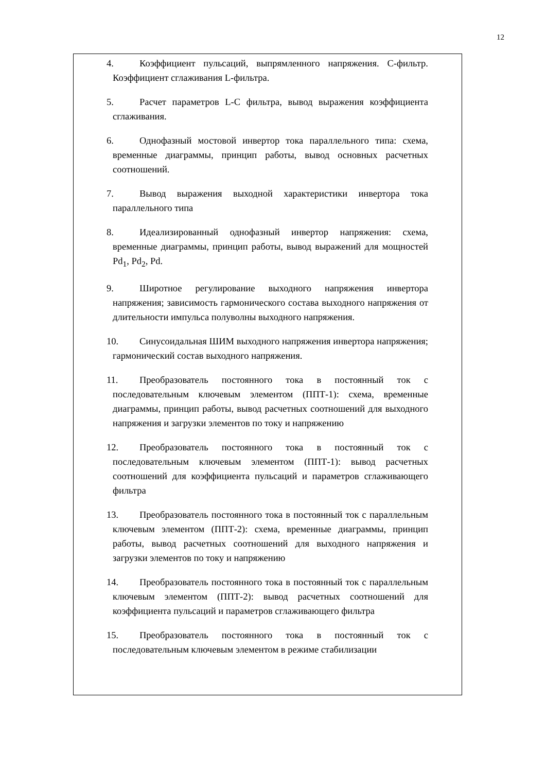12
4. Коэффициент пульсаций, выпрямленного напряжения. С-фильтр. Коэффициент сглаживания L-фильтра.
5. Расчет параметров L-С фильтра, вывод выражения коэффициента сглаживания.
6. Однофазный мостовой инвертор тока параллельного типа: схема, временные диаграммы, принцип работы, вывод основных расчетных соотношений.
7. Вывод выражения выходной характеристики инвертора тока параллельного типа
8. Идеализированный однофазный инвертор напряжения: схема, временные диаграммы, принцип работы, вывод выражений для мощностей Pd<sub>1</sub>, Pd<sub>2</sub>, Pd.
9. Широтное регулирование выходного напряжения инвертора напряжения; зависимость гармонического состава выходного напряжения от длительности импульса полуволны выходного напряжения.
10. Синусоидальная ШИМ выходного напряжения инвертора напряжения; гармонический состав выходного напряжения.
11. Преобразователь постоянного тока в постоянный ток с последовательным ключевым элементом (ППТ-1): схема, временные диаграммы, принцип работы, вывод расчетных соотношений для выходного напряжения и загрузки элементов по току и напряжению
12. Преобразователь постоянного тока в постоянный ток с последовательным ключевым элементом (ППТ-1): вывод расчетных соотношений для коэффициента пульсаций и параметров сглаживающего фильтра
13. Преобразователь постоянного тока в постоянный ток с параллельным ключевым элементом (ППТ-2): схема, временные диаграммы, принцип работы, вывод расчетных соотношений для выходного напряжения и загрузки элементов по току и напряжению
14. Преобразователь постоянного тока в постоянный ток с параллельным ключевым элементом (ППТ-2): вывод расчетных соотношений для коэффициента пульсаций и параметров сглаживающего фильтра
15. Преобразователь постоянного тока в постоянный ток с последовательным ключевым элементом в режиме стабилизации